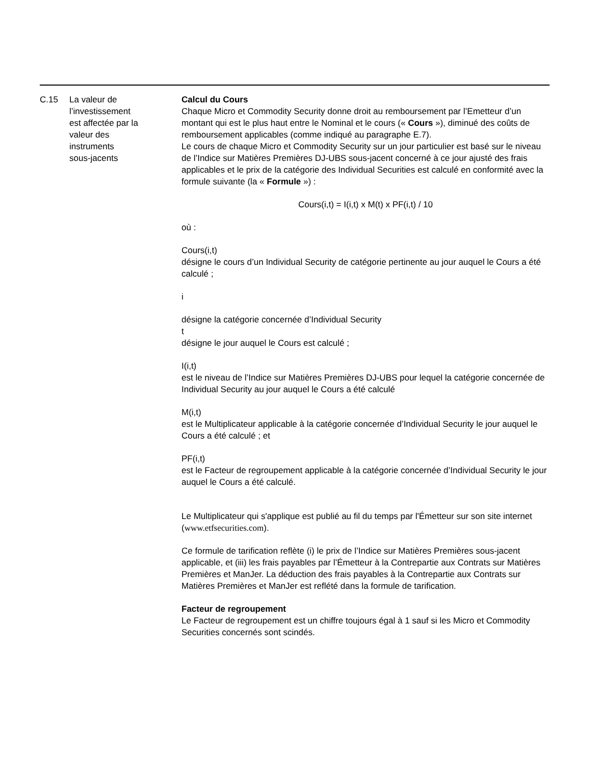| C.15 | La valeur de l’investissement est affectée par la valeur des instruments sous-jacents | Calcul du Cours Chaque Micro et Commodity Security donne droit au remboursement par l’Emetteur d’un montant qui est le plus haut entre le Nominal et le cours (« Cours »), diminué des coûts de remboursement applicables (comme indiqué au paragraphe E.7). Le cours de chaque Micro et Commodity Security sur un jour particulier est basé sur le niveau de l’Indice sur Matières Premières DJ-UBS sous-jacent concerné à ce jour ajusté des frais applicables et le prix de la catégorie des Individual Securities est calculé en conformité avec la formule suivante (la « Formule ») : Cours(i,t) = I(i,t) x M(t) x PF(i,t) / 10 où : Cours(i,t) désigne le cours d’un Individual Security de catégorie pertinente au jour auquel le Cours a été calculé ; i désigne la catégorie concernée d’Individual Security t désigne le jour auquel le Cours est calculé ; I(i,t) est le niveau de l’Indice sur Matières Premières DJ-UBS pour lequel la catégorie concernée de Individual Security au jour auquel le Cours a été calculé M(i,t) est le Multiplicateur applicable à la catégorie concernée d’Individual Security le jour auquel le Cours a été calculé ; et PF(i,t) est le Facteur de regroupement applicable à la catégorie concernée d’Individual Security le jour auquel le Cours a été calculé. Le Multiplicateur qui s'applique est publié au fil du temps par l'Émetteur sur son site internet ( www.etfsecurities.com ). Ce formule de tarification reflète (i) le prix de l’Indice sur Matières Premières sous-jacent applicable, et (iii) les frais payables par l’Émetteur à la Contrepartie aux Contrats sur Matières Premières et ManJer. La déduction des frais payables à la Contrepartie aux Contrats sur Matières Premières et ManJer est reflété dans la formule de tarification. Facteur de regroupement Le Facteur de regroupement est un chiffre toujours égal à 1 sauf si les Micro et Commodity Securities concernés sont scindés. |